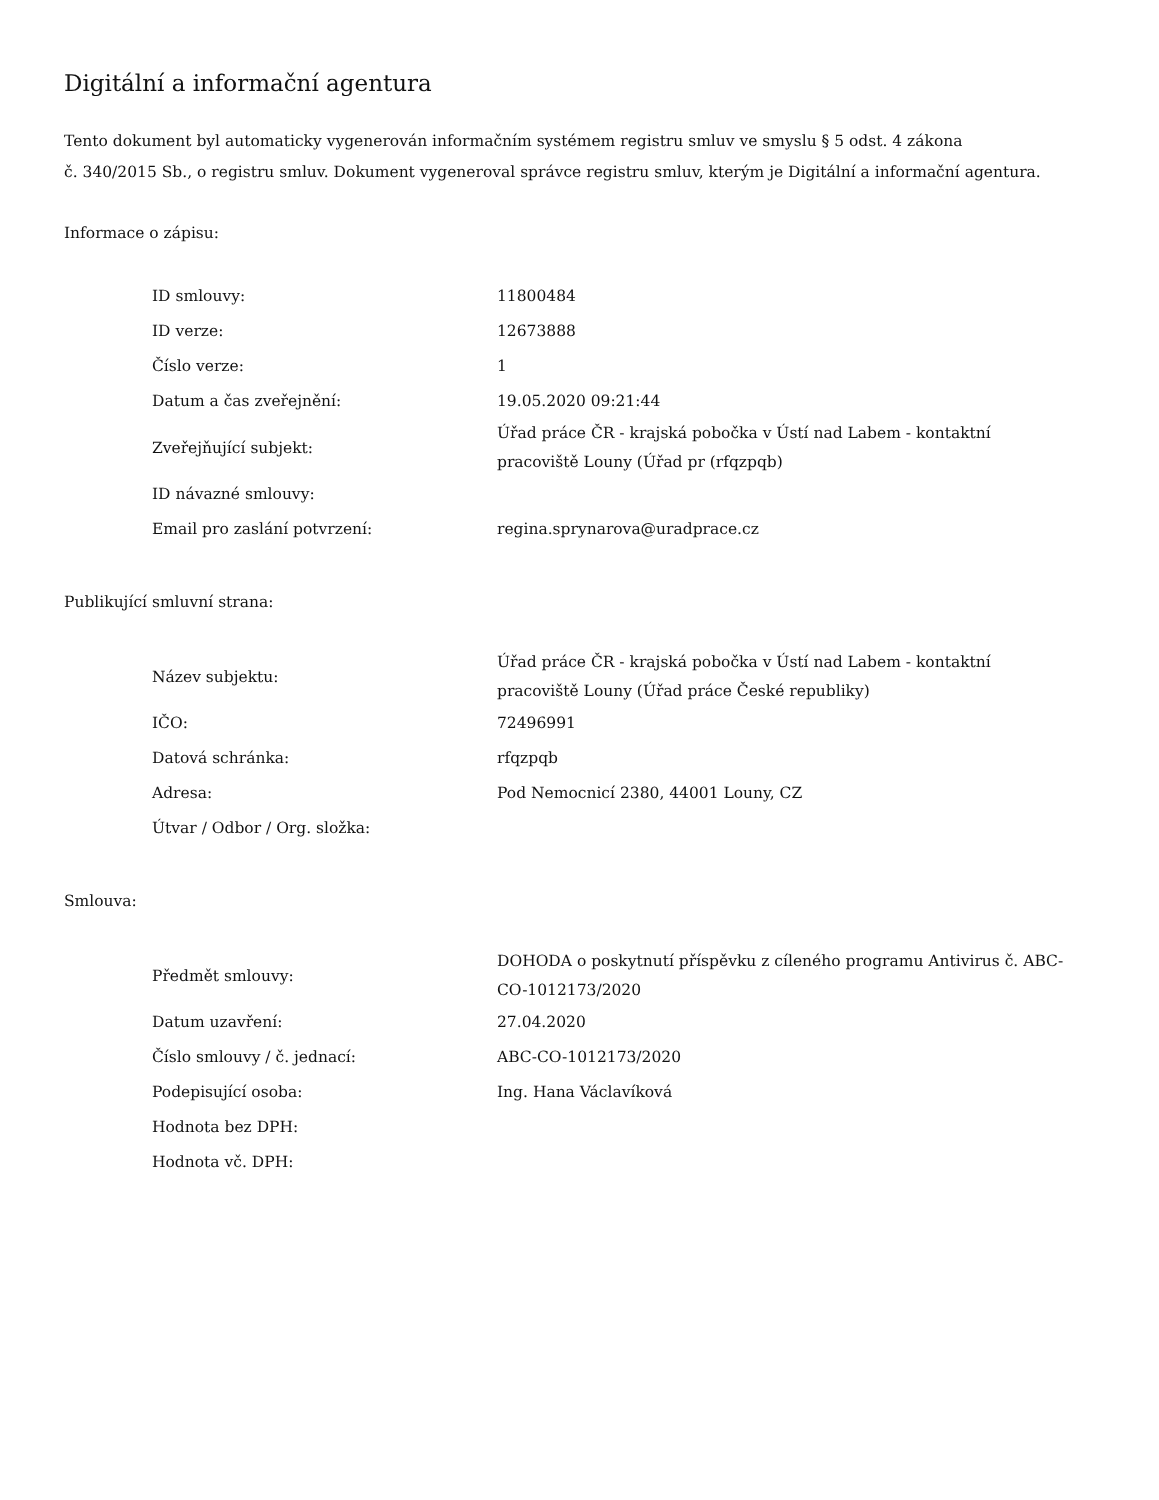Digitální a informační agentura
Tento dokument byl automaticky vygenerován informačním systémem registru smluv ve smyslu § 5 odst. 4 zákona
č. 340/2015 Sb., o registru smluv. Dokument vygeneroval správce registru smluv, kterým je Digitální a informační agentura.
Informace o zápisu:
| ID smlouvy: | 11800484 |
| ID verze: | 12673888 |
| Číslo verze: | 1 |
| Datum a čas zveřejnění: | 19.05.2020 09:21:44 |
| Zveřejňující subjekt: | Úřad práce ČR - krajská pobočka v Ústí nad Labem - kontaktní pracoviště Louny (Úřad pr (rfqzpqb) |
| ID návazné smlouvy: | |
| Email pro zaslání potvrzení: | regina.sprynarova@uradprace.cz |
Publikující smluvní strana:
| Název subjektu: | Úřad práce ČR - krajská pobočka v Ústí nad Labem - kontaktní pracoviště Louny (Úřad práce České republiky) |
| IČO: | 72496991 |
| Datová schránka: | rfqzpqb |
| Adresa: | Pod Nemocnicí 2380, 44001 Louny, CZ |
| Útvar / Odbor / Org. složka: | |
Smlouva:
| Předmět smlouvy: | DOHODA o poskytnutí příspěvku z cíleného programu Antivirus č. ABC-CO-1012173/2020 |
| Datum uzavření: | 27.04.2020 |
| Číslo smlouvy / č. jednací: | ABC-CO-1012173/2020 |
| Podepisující osoba: | Ing. Hana Václavíková |
| Hodnota bez DPH: | |
| Hodnota vč. DPH: | |